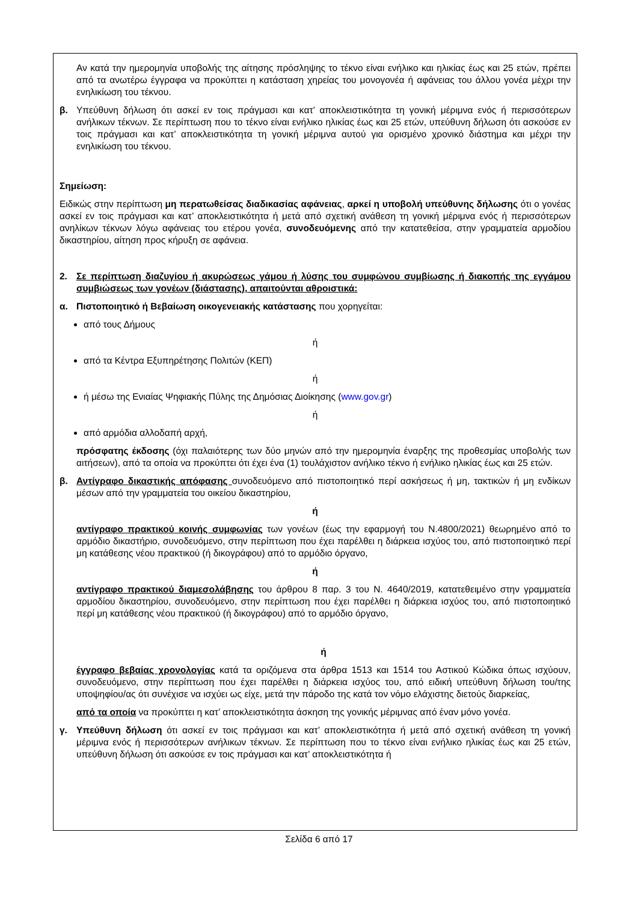Αν κατά την ημερομηνία υποβολής της αίτησης πρόσληψης το τέκνο είναι ενήλικο και ηλικίας έως και 25 ετών, πρέπει από τα ανωτέρω έγγραφα να προκύπτει η κατάσταση χηρείας του μονογονέα ή αφάνειας του άλλου γονέα μέχρι την ενηλικίωση του τέκνου.
β. Υπεύθυνη δήλωση ότι ασκεί εν τοις πράγμασι και κατ’ αποκλειστικότητα τη γονική μέριμνα ενός ή περισσότερων ανήλικων τέκνων. Σε περίπτωση που το τέκνο είναι ενήλικο ηλικίας έως και 25 ετών, υπεύθυνη δήλωση ότι ασκούσε εν τοις πράγμασι και κατ’ αποκλειστικότητα τη γονική μέριμνα αυτού για ορισμένο χρονικό διάστημα και μέχρι την ενηλικίωση του τέκνου.
Σημείωση:
Ειδικώς στην περίπτωση μη περατωθείσας διαδικασίας αφάνειας, αρκεί η υποβολή υπεύθυνης δήλωσης ότι ο γονέας ασκεί εν τοις πράγμασι και κατ’ αποκλειστικότητα ή μετά από σχετική ανάθεση τη γονική μέριμνα ενός ή περισσότερων ανηλίκων τέκνων λόγω αφάνειας του ετέρου γονέα, συνοδευόμενης από την κατατεθείσα, στην γραμματεία αρμοδίου δικαστηρίου, αίτηση προς κήρυξη σε αφάνεια.
2. Σε περίπτωση διαζυγίου ή ακυρώσεως γάμου ή λύσης του συμφώνου συμβίωσης ή διακοπής της εγγάμου συμβιώσεως των γονέων (διάστασης), απαιτούνται αθροιστικά:
α. Πιστοποιητικό ή Βεβαίωση οικογενειακής κατάστασης που χορηγείται:
από τους Δήμους
ή
από τα Κέντρα Εξυπηρέτησης Πολιτών (ΚΕΠ)
ή
ή μέσω της Ενιαίας Ψηφιακής Πύλης της Δημόσιας Διοίκησης (www.gov.gr)
ή
από αρμόδια αλλοδαπή αρχή,
πρόσφατης έκδοσης (όχι παλαιότερης των δύο μηνών από την ημερομηνία έναρξης της προθεσμίας υποβολής των αιτήσεων), από τα οποία να προκύπτει ότι έχει ένα (1) τουλάχιστον ανήλικο τέκνο ή ενήλικο ηλικίας έως και 25 ετών.
β. Αντίγραφο δικαστικής απόφασης συνοδευόμενο από πιστοποιητικό περί ασκήσεως ή μη, τακτικών ή μη ενδίκων μέσων από την γραμματεία του οικείου δικαστηρίου,
ή
αντίγραφο πρακτικού κοινής συμφωνίας των γονέων (έως την εφαρμογή του Ν.4800/2021) θεωρημένο από το αρμόδιο δικαστήριο, συνοδευόμενο, στην περίπτωση που έχει παρέλθει η διάρκεια ισχύος του, από πιστοποιητικό περί μη κατάθεσης νέου πρακτικού (ή δικογράφου) από το αρμόδιο όργανο,
ή
αντίγραφο πρακτικού διαμεσολάβησης του άρθρου 8 παρ. 3 του Ν. 4640/2019, κατατεθειμένο στην γραμματεία αρμοδίου δικαστηρίου, συνοδευόμενο, στην περίπτωση που έχει παρέλθει η διάρκεια ισχύος του, από πιστοποιητικό περί μη κατάθεσης νέου πρακτικού (ή δικογράφου) από το αρμόδιο όργανο,
ή
έγγραφο βεβαίας χρονολογίας κατά τα οριζόμενα στα άρθρα 1513 και 1514 του Αστικού Κώδικα όπως ισχύουν, συνοδευόμενο, στην περίπτωση που έχει παρέλθει η διάρκεια ισχύος του, από ειδική υπεύθυνη δήλωση του/της υποψηφίου/ας ότι συνέχισε να ισχύει ως είχε, μετά την πάροδο της κατά τον νόμο ελάχιστης διετούς διαρκείας,
από τα οποία να προκύπτει η κατ’ αποκλειστικότητα άσκηση της γονικής μέριμνας από έναν μόνο γονέα.
γ. Υπεύθυνη δήλωση ότι ασκεί εν τοις πράγμασι και κατ’ αποκλειστικότητα ή μετά από σχετική ανάθεση τη γονική μέριμνα ενός ή περισσότερων ανήλικων τέκνων. Σε περίπτωση που το τέκνο είναι ενήλικο ηλικίας έως και 25 ετών, υπεύθυνη δήλωση ότι ασκούσε εν τοις πράγμασι και κατ’ αποκλειστικότητα ή
Σελίδα 6 από 17